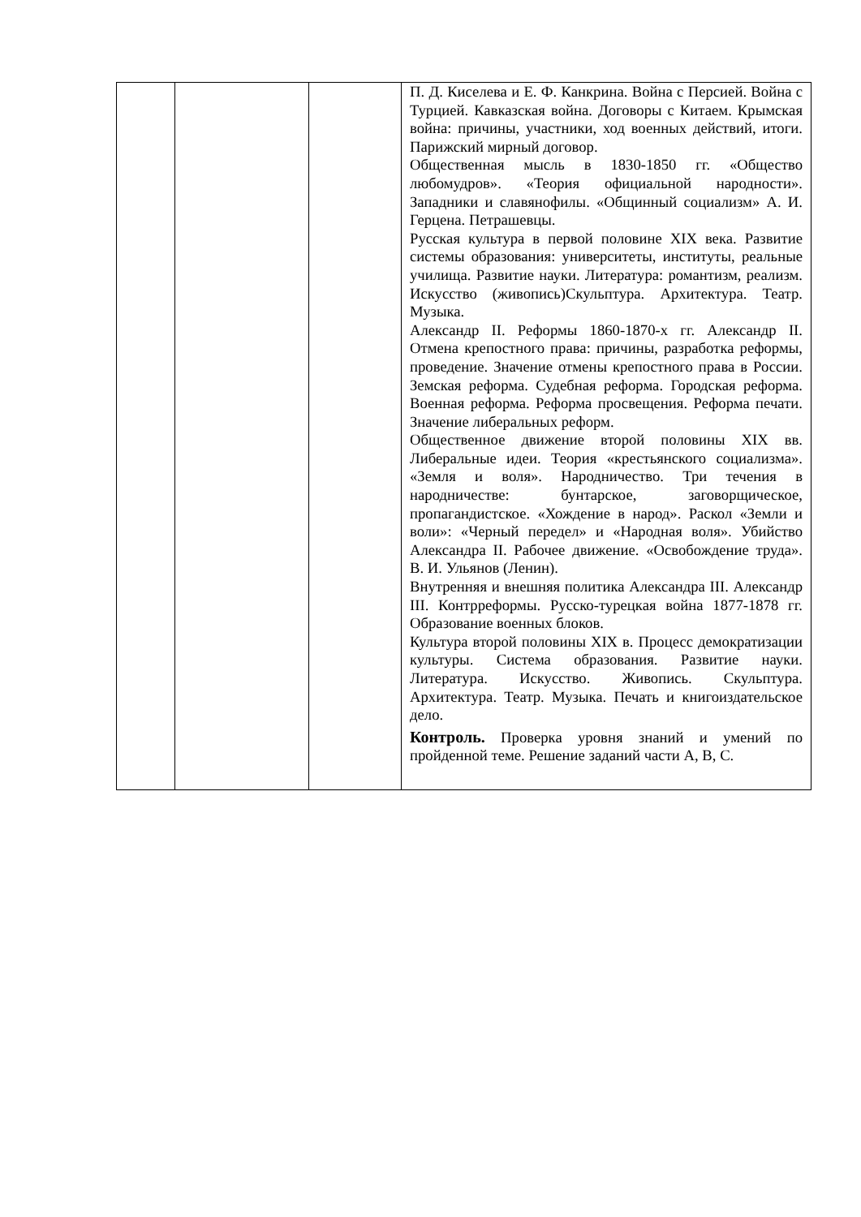| | | | П. Д. Киселева и Е. Ф. Канкрина. Война с Персией. Война с Турцией. Кавказская война. Договоры с Китаем. Крымская война: причины, участники, ход военных действий, итоги. Парижский мирный договор. Общественная мысль в 1830-1850 гг. «Общество любомудров». «Теория официальной народности». Западники и славянофилы. «Общинный социализм» А. И. Герцена. Петрашевцы. Русская культура в первой половине XIX века. Развитие системы образования: университеты, институты, реальные училища. Развитие науки. Литература: романтизм, реализм. Искусство (живопись)Скульптура. Архитектура. Театр. Музыка. Александр II. Реформы 1860-1870-х гг. Александр II. Отмена крепостного права: причины, разработка реформы, проведение. Значение отмены крепостного права в России. Земская реформа. Судебная реформа. Городская реформа. Военная реформа. Реформа просвещения. Реформа печати. Значение либеральных реформ. Общественное движение второй половины XIX вв. Либеральные идеи. Теория «крестьянского социализма». «Земля и воля». Народничество. Три течения в народничестве: бунтарское, заговорщическое, пропагандистское. «Хождение в народ». Раскол «Земли и воли»: «Черный передел» и «Народная воля». Убийство Александра II. Рабочее движение. «Освобождение труда». В. И. Ульянов (Ленин). Внутренняя и внешняя политика Александра III. Александр III. Контрреформы. Русско-турецкая война 1877-1878 гг. Образование военных блоков. Культура второй половины XIX в. Процесс демократизации культуры. Система образования. Развитие науки. Литература. Искусство. Живопись. Скульптура. Архитектура. Театр. Музыка. Печать и книгоиздательское дело. Контроль. Проверка уровня знаний и умений по пройденной теме. Решение заданий части А, В, С. |